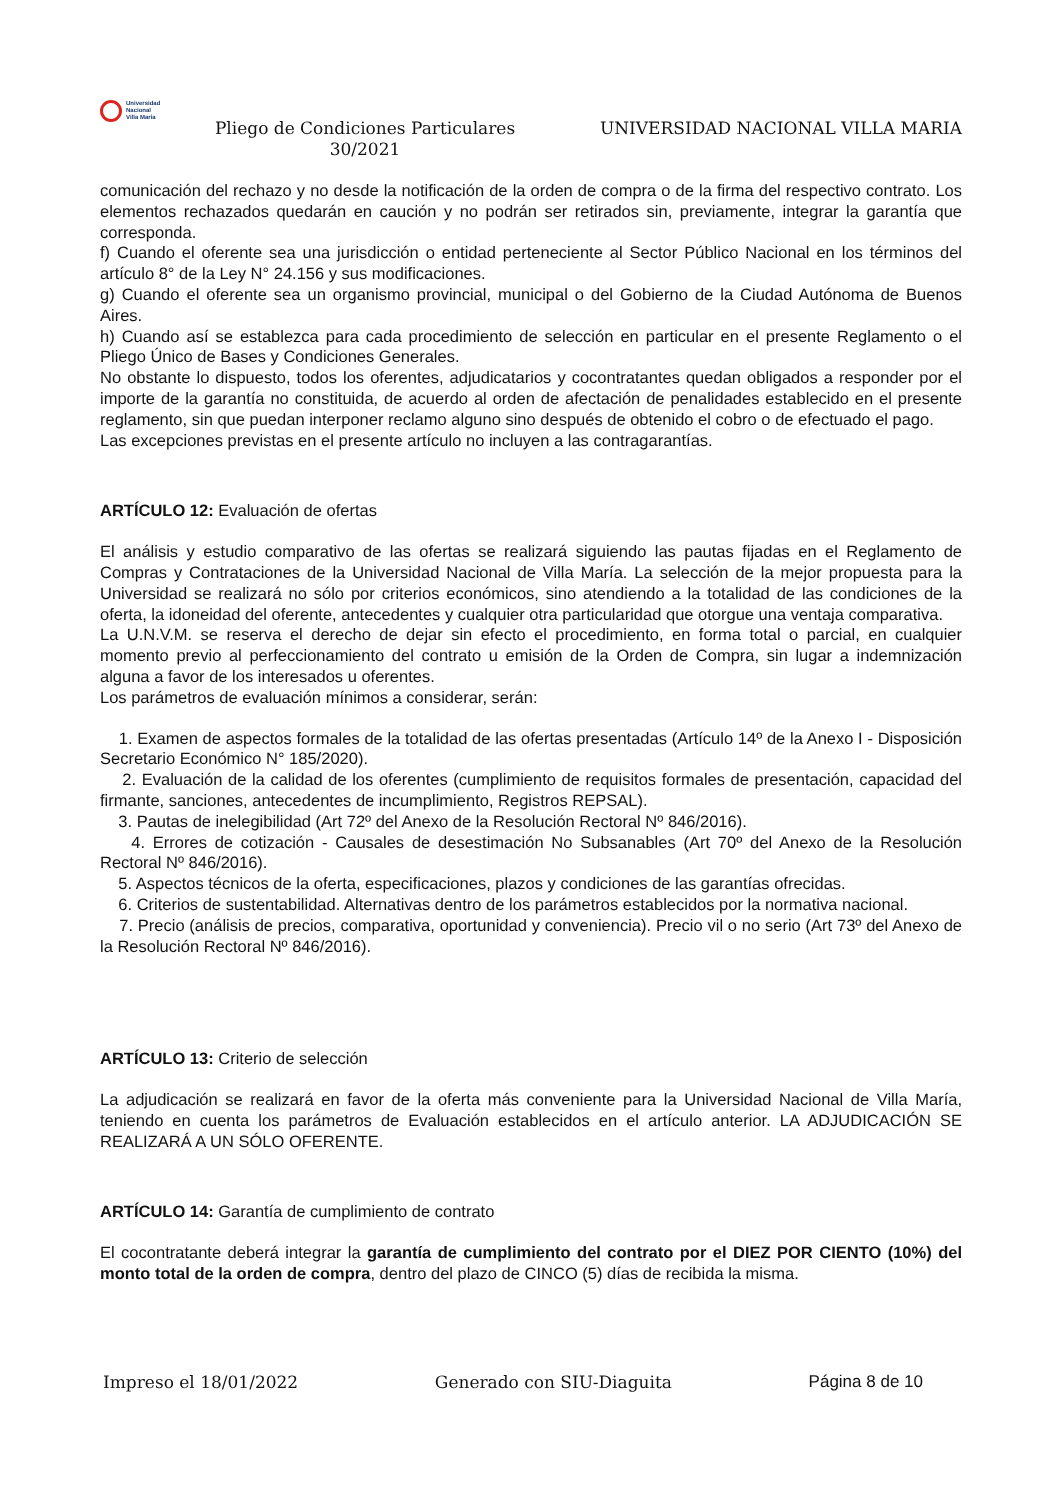Universidad
Nacional
Villa María
Pliego de Condiciones Particulares
30/2021
UNIVERSIDAD NACIONAL VILLA MARIA
comunicación del rechazo y no desde la notificación de la orden de compra o de la firma del respectivo contrato. Los elementos rechazados quedarán en caución y no podrán ser retirados sin, previamente, integrar la garantía que corresponda.
f) Cuando el oferente sea una jurisdicción o entidad perteneciente al Sector Público Nacional en los términos del artículo 8° de la Ley N° 24.156 y sus modificaciones.
g) Cuando el oferente sea un organismo provincial, municipal o del Gobierno de la Ciudad Autónoma de Buenos Aires.
h) Cuando así se establezca para cada procedimiento de selección en particular en el presente Reglamento o el Pliego Único de Bases y Condiciones Generales.
No obstante lo dispuesto, todos los oferentes, adjudicatarios y cocontratantes quedan obligados a responder por el importe de la garantía no constituida, de acuerdo al orden de afectación de penalidades establecido en el presente reglamento, sin que puedan interponer reclamo alguno sino después de obtenido el cobro o de efectuado el pago.
Las excepciones previstas en el presente artículo no incluyen a las contragarantías.
ARTÍCULO 12: Evaluación de ofertas
El análisis y estudio comparativo de las ofertas se realizará siguiendo las pautas fijadas en el Reglamento de Compras y Contrataciones de la Universidad Nacional de Villa María. La selección de la mejor propuesta para la Universidad se realizará no sólo por criterios económicos, sino atendiendo a la totalidad de las condiciones de la oferta, la idoneidad del oferente, antecedentes y cualquier otra particularidad que otorgue una ventaja comparativa.
La U.N.V.M. se reserva el derecho de dejar sin efecto el procedimiento, en forma total o parcial, en cualquier momento previo al perfeccionamiento del contrato u emisión de la Orden de Compra, sin lugar a indemnización alguna a favor de los interesados u oferentes.
Los parámetros de evaluación mínimos a considerar, serán:
1. Examen de aspectos formales de la totalidad de las ofertas presentadas (Artículo 14º de la Anexo I - Disposición Secretario Económico N° 185/2020).
2. Evaluación de la calidad de los oferentes (cumplimiento de requisitos formales de presentación, capacidad del firmante, sanciones, antecedentes de incumplimiento, Registros REPSAL).
3. Pautas de inelegibilidad (Art 72º del Anexo de la Resolución Rectoral Nº 846/2016).
4. Errores de cotización - Causales de desestimación No Subsanables (Art 70º del Anexo de la Resolución Rectoral Nº 846/2016).
5. Aspectos técnicos de la oferta, especificaciones, plazos y condiciones de las garantías ofrecidas.
6. Criterios de sustentabilidad. Alternativas dentro de los parámetros establecidos por la normativa nacional.
7. Precio (análisis de precios, comparativa, oportunidad y conveniencia). Precio vil o no serio (Art 73º del Anexo de la Resolución Rectoral Nº 846/2016).
ARTÍCULO 13: Criterio de selección
La adjudicación se realizará en favor de la oferta más conveniente para la Universidad Nacional de Villa María, teniendo en cuenta los parámetros de Evaluación establecidos en el artículo anterior. LA ADJUDICACIÓN SE REALIZARÁ A UN SÓLO OFERENTE.
ARTÍCULO 14: Garantía de cumplimiento de contrato
El cocontratante deberá integrar la garantía de cumplimiento del contrato por el DIEZ POR CIENTO (10%) del monto total de la orden de compra, dentro del plazo de CINCO (5) días de recibida la misma.
Impreso el 18/01/2022 Generado con SIU-Diaguita Página 8 de 10